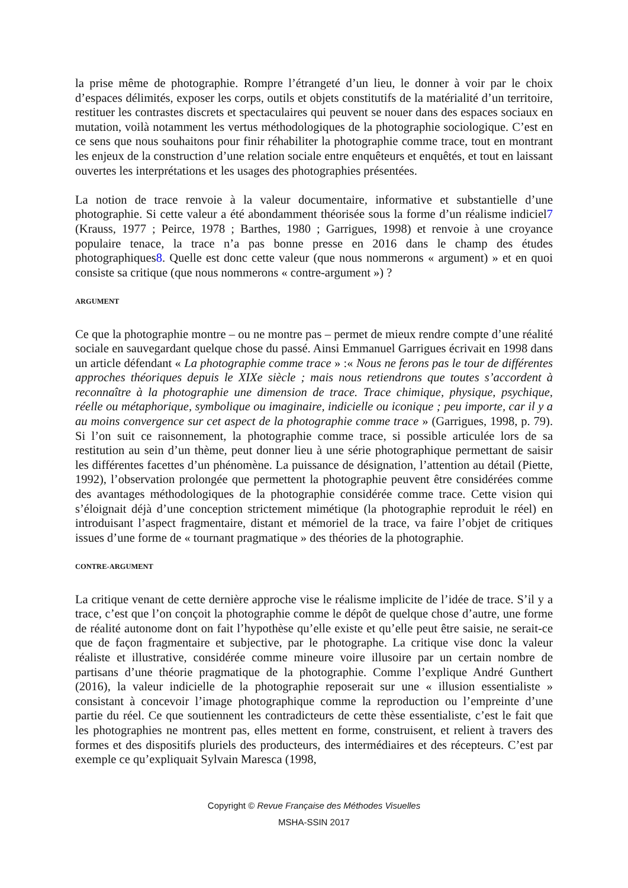la prise même de photographie. Rompre l’étrangeté d’un lieu, le donner à voir par le choix d’espaces délimités, exposer les corps, outils et objets constitutifs de la matérialité d’un territoire, restituer les contrastes discrets et spectaculaires qui peuvent se nouer dans des espaces sociaux en mutation, voilà notamment les vertus méthodologiques de la photographie sociologique. C’est en ce sens que nous souhaitons pour finir réhabiliter la photographie comme trace, tout en montrant les enjeux de la construction d’une relation sociale entre enquêteurs et enquêtés, et tout en laissant ouvertes les interprétations et les usages des photographies présentées.
La notion de trace renvoie à la valeur documentaire, informative et substantielle d’une photographie. Si cette valeur a été abondamment théorisée sous la forme d’un réalisme indiciel7 (Krauss, 1977 ; Peirce, 1978 ; Barthes, 1980 ; Garrigues, 1998) et renvoie à une croyance populaire tenace, la trace n’a pas bonne presse en 2016 dans le champ des études photographiques8. Quelle est donc cette valeur (que nous nommerons « argument) » et en quoi consiste sa critique (que nous nommerons « contre-argument ») ?
ARGUMENT
Ce que la photographie montre – ou ne montre pas – permet de mieux rendre compte d’une réalité sociale en sauvegardant quelque chose du passé. Ainsi Emmanuel Garrigues écrivait en 1998 dans un article défendant « La photographie comme trace » :« Nous ne ferons pas le tour de différentes approches théoriques depuis le XIXe siècle ; mais nous retiendrons que toutes s’accordent à reconnaître à la photographie une dimension de trace. Trace chimique, physique, psychique, réelle ou métaphorique, symbolique ou imaginaire, indicielle ou iconique ; peu importe, car il y a au moins convergence sur cet aspect de la photographie comme trace » (Garrigues, 1998, p. 79). Si l’on suit ce raisonnement, la photographie comme trace, si possible articulée lors de sa restitution au sein d’un thème, peut donner lieu à une série photographique permettant de saisir les différentes facettes d’un phénomène. La puissance de désignation, l’attention au détail (Piette, 1992), l’observation prolongée que permettent la photographie peuvent être considérées comme des avantages méthodologiques de la photographie considérée comme trace. Cette vision qui s’éloignait déjà d’une conception strictement mimétique (la photographie reproduit le réel) en introduisant l’aspect fragmentaire, distant et mémoriel de la trace, va faire l’objet de critiques issues d’une forme de « tournant pragmatique » des théories de la photographie.
CONTRE-ARGUMENT
La critique venant de cette dernière approche vise le réalisme implicite de l’idée de trace. S’il y a trace, c’est que l’on conçoit la photographie comme le dépôt de quelque chose d’autre, une forme de réalité autonome dont on fait l’hypothèse qu’elle existe et qu’elle peut être saisie, ne serait-ce que de façon fragmentaire et subjective, par le photographe. La critique vise donc la valeur réaliste et illustrative, considérée comme mineure voire illusoire par un certain nombre de partisans d’une théorie pragmatique de la photographie. Comme l’explique André Gunthert (2016), la valeur indicielle de la photographie reposerait sur une « illusion essentialiste » consistant à concevoir l’image photographique comme la reproduction ou l’empreinte d’une partie du réel. Ce que soutiennent les contradicteurs de cette thèse essentialiste, c’est le fait que les photographies ne montrent pas, elles mettent en forme, construisent, et relient à travers des formes et des dispositifs pluriels des producteurs, des intermédiaires et des récepteurs. C’est par exemple ce qu’expliquait Sylvain Maresca (1998,
Copyright © Revue Française des Méthodes Visuelles
MSHA-SSIN 2017